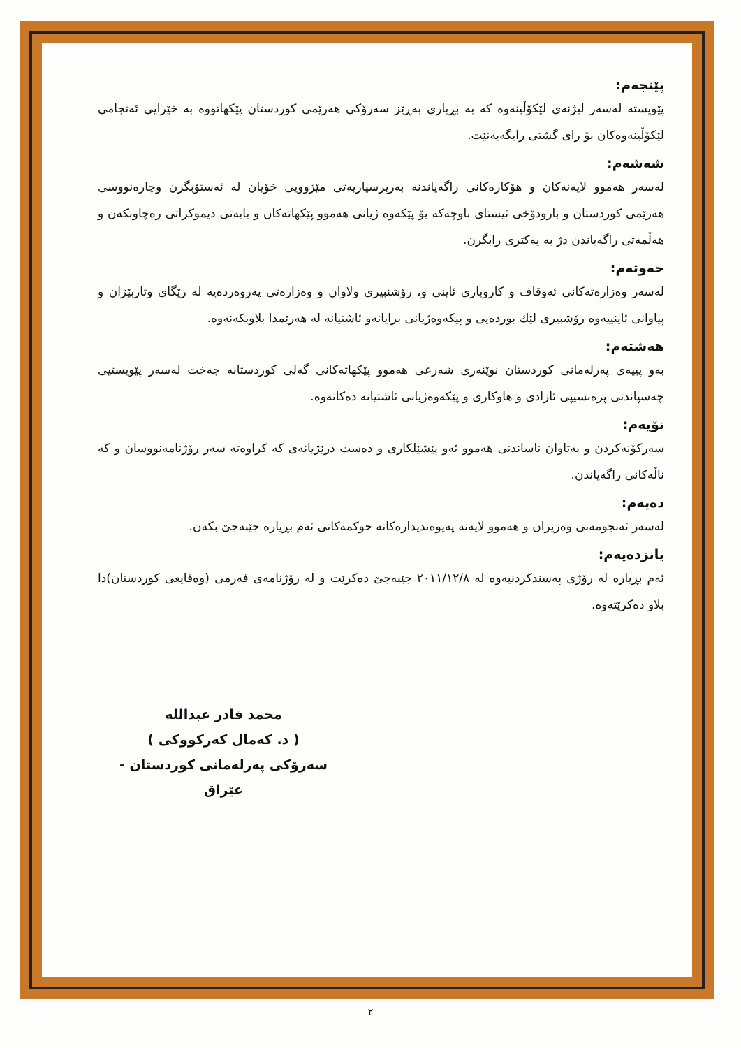پێنجەم:
پێویستە لەسەر لیژنەی لێکۆڵینەوە کە بە بڕیاری بەڕێز سەرۆکی هەرێمی کوردستان پێکهاتووە بە خێرایی ئەنجامی لێکۆڵینەوەکان بۆ رای گشتی رابگەیەنێت.
شەشەم:
لەسەر هەموو لایەنەکان و هۆکارەکانی راگەیاندنە بەرپرسیاریەتی مێژوویی خۆیان لە ئەستۆبگرن وچارەنووسی هەرێمی کوردستان و بارودۆخی ئیستای ناوچەکە بۆ پێکەوە ژیانی هەموو پێکهاتەکان و بابەتی دیموکراتی رەچاوبکەن و هەڵمەتی راگەیاندن دژ بە یەکتری رابگرن.
حەوتەم:
لەسەر وەزارەتەکانی ئەوقاف و کاروباری ئاینی و، رۆشنبیری ولاوان و وەزارەتی پەروەردەیە لە رێگای وتاربێژان و پیاوانی ئاینییەوە رۆشبیری لێك بوردەیی و پیکەوەژیانی برایانەو ئاشتیانە لە هەرێمدا بلاوبکەنەوە.
هەشتەم:
بەو پییەی پەرلەمانی کوردستان نوێنەری شەرعی هەموو پێکهاتەکانی گەلی کوردستانە جەخت لەسەر پێویستیی چەسپاندنی پرەنسیپی ئازادی و هاوکاری و پێکەوەژیانی ئاشتیانە دەکاتەوە.
نۆیەم:
سەرکۆنەکردن و بەتاوان ناساندنی هەموو ئەو پێشێلکاری و دەست درێژیانەی کە کراوەتە سەر رۆژنامەنووسان و کە ناڵەکانی راگەیاندن.
دەیەم:
لەسەر ئەنجومەنی وەزیران و هەموو لایەنە پەیوەندیدارەکانە حوکمەکانی ئەم بڕیارە جێبەجێ بکەن.
یانزدەیەم:
ئەم بڕیارە لە رۆژی پەسندکردنیەوە لە ٢٠١١/١٢/٨ جێبەجێ دەکرێت و لە رۆژنامەی فەرمی (وەقایعی کوردستان)دا بلاو دەکرێتەوە.
محمد قادر عبدالله
( د. کەمال کەرکووکی )
سەرۆکی پەرلەمانی کوردستان - عێراق
٢